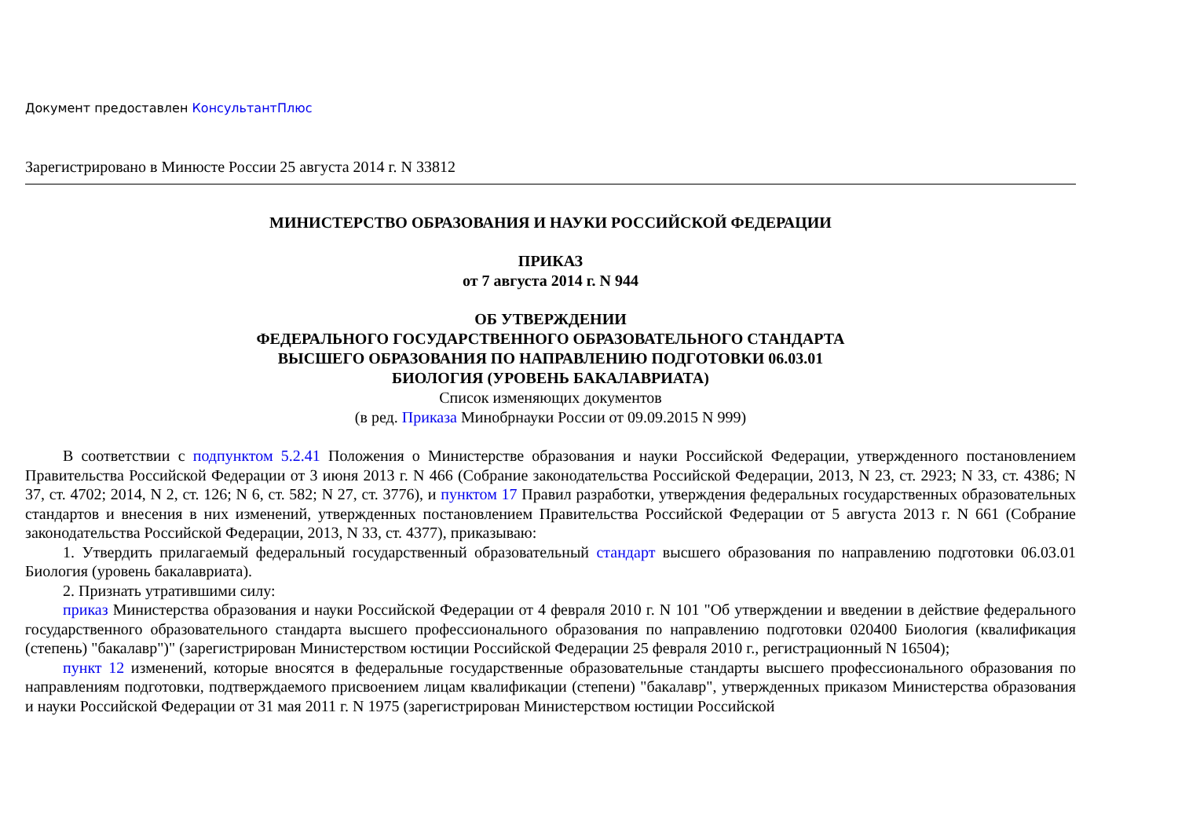Документ предоставлен КонсультантПлюс
Зарегистрировано в Минюсте России 25 августа 2014 г. N 33812
МИНИСТЕРСТВО ОБРАЗОВАНИЯ И НАУКИ РОССИЙСКОЙ ФЕДЕРАЦИИ
ПРИКАЗ
от 7 августа 2014 г. N 944
ОБ УТВЕРЖДЕНИИ
ФЕДЕРАЛЬНОГО ГОСУДАРСТВЕННОГО ОБРАЗОВАТЕЛЬНОГО СТАНДАРТА
ВЫСШЕГО ОБРАЗОВАНИЯ ПО НАПРАВЛЕНИЮ ПОДГОТОВКИ 06.03.01
БИОЛОГИЯ (УРОВЕНЬ БАКАЛАВРИАТА)
Список изменяющих документов
(в ред. Приказа Минобрнауки России от 09.09.2015 N 999)
В соответствии с подпунктом 5.2.41 Положения о Министерстве образования и науки Российской Федерации, утвержденного постановлением Правительства Российской Федерации от 3 июня 2013 г. N 466 (Собрание законодательства Российской Федерации, 2013, N 23, ст. 2923; N 33, ст. 4386; N 37, ст. 4702; 2014, N 2, ст. 126; N 6, ст. 582; N 27, ст. 3776), и пунктом 17 Правил разработки, утверждения федеральных государственных образовательных стандартов и внесения в них изменений, утвержденных постановлением Правительства Российской Федерации от 5 августа 2013 г. N 661 (Собрание законодательства Российской Федерации, 2013, N 33, ст. 4377), приказываю:
1. Утвердить прилагаемый федеральный государственный образовательный стандарт высшего образования по направлению подготовки 06.03.01 Биология (уровень бакалавриата).
2. Признать утратившими силу:
приказ Министерства образования и науки Российской Федерации от 4 февраля 2010 г. N 101 "Об утверждении и введении в действие федерального государственного образовательного стандарта высшего профессионального образования по направлению подготовки 020400 Биология (квалификация (степень) "бакалавр")" (зарегистрирован Министерством юстиции Российской Федерации 25 февраля 2010 г., регистрационный N 16504);
пункт 12 изменений, которые вносятся в федеральные государственные образовательные стандарты высшего профессионального образования по направлениям подготовки, подтверждаемого присвоением лицам квалификации (степени) "бакалавр", утвержденных приказом Министерства образования и науки Российской Федерации от 31 мая 2011 г. N 1975 (зарегистрирован Министерством юстиции Российской